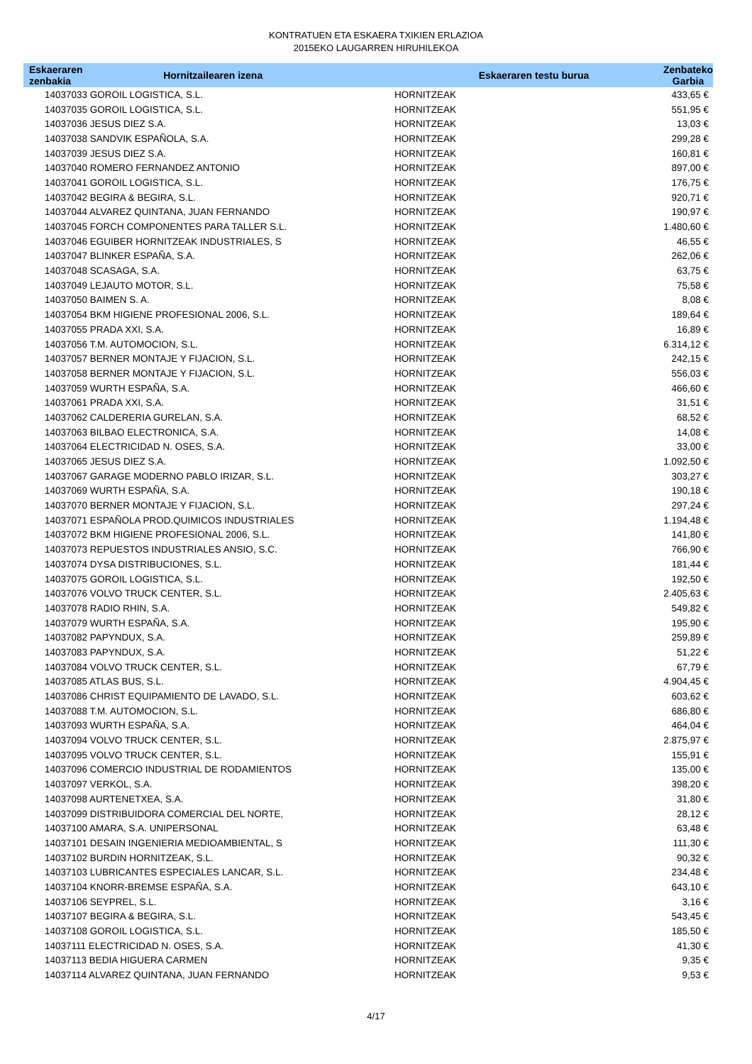KONTRATUEN ETA ESKAERA TXIKIEN ERLAZIOA
2015EKO LAUGARREN HIRUHILEKOA
| Eskaeraren zenbakia | Hornitzailearen izena | | Eskaeraren testu burua | Zenbateko Garbia |
| --- | --- | --- | --- | --- |
| 14037033 GOROIL LOGISTICA, S.L. | | HORNITZEAK | | 433,65 € |
| 14037035 GOROIL LOGISTICA, S.L. | | HORNITZEAK | | 551,95 € |
| 14037036 JESUS DIEZ S.A. | | HORNITZEAK | | 13,03 € |
| 14037038 SANDVIK ESPAÑOLA, S.A. | | HORNITZEAK | | 299,28 € |
| 14037039 JESUS DIEZ S.A. | | HORNITZEAK | | 160,81 € |
| 14037040 ROMERO FERNANDEZ ANTONIO | | HORNITZEAK | | 897,00 € |
| 14037041 GOROIL LOGISTICA, S.L. | | HORNITZEAK | | 176,75 € |
| 14037042 BEGIRA & BEGIRA, S.L. | | HORNITZEAK | | 920,71 € |
| 14037044 ALVAREZ QUINTANA, JUAN FERNANDO | | HORNITZEAK | | 190,97 € |
| 14037045 FORCH COMPONENTES PARA TALLER S.L. | | HORNITZEAK | | 1.480,60 € |
| 14037046 EGUIBER HORNITZEAK INDUSTRIALES, S | | HORNITZEAK | | 46,55 € |
| 14037047 BLINKER ESPAÑA, S.A. | | HORNITZEAK | | 262,06 € |
| 14037048 SCASAGA, S.A. | | HORNITZEAK | | 63,75 € |
| 14037049 LEJAUTO MOTOR, S.L. | | HORNITZEAK | | 75,58 € |
| 14037050 BAIMEN S. A. | | HORNITZEAK | | 8,08 € |
| 14037054 BKM HIGIENE PROFESIONAL 2006, S.L. | | HORNITZEAK | | 189,64 € |
| 14037055 PRADA XXI, S.A. | | HORNITZEAK | | 16,89 € |
| 14037056 T.M. AUTOMOCION, S.L. | | HORNITZEAK | | 6.314,12 € |
| 14037057 BERNER MONTAJE Y FIJACION, S.L. | | HORNITZEAK | | 242,15 € |
| 14037058 BERNER MONTAJE Y FIJACION, S.L. | | HORNITZEAK | | 556,03 € |
| 14037059 WURTH ESPAÑA, S.A. | | HORNITZEAK | | 466,60 € |
| 14037061 PRADA XXI, S.A. | | HORNITZEAK | | 31,51 € |
| 14037062 CALDERERIA GURELAN, S.A. | | HORNITZEAK | | 68,52 € |
| 14037063 BILBAO ELECTRONICA, S.A. | | HORNITZEAK | | 14,08 € |
| 14037064 ELECTRICIDAD N. OSES, S.A. | | HORNITZEAK | | 33,00 € |
| 14037065 JESUS DIEZ S.A. | | HORNITZEAK | | 1.092,50 € |
| 14037067 GARAGE MODERNO PABLO IRIZAR, S.L. | | HORNITZEAK | | 303,27 € |
| 14037069 WURTH ESPAÑA, S.A. | | HORNITZEAK | | 190,18 € |
| 14037070 BERNER MONTAJE Y FIJACION, S.L. | | HORNITZEAK | | 297,24 € |
| 14037071 ESPAÑOLA PROD.QUIMICOS INDUSTRIALES | | HORNITZEAK | | 1.194,48 € |
| 14037072 BKM HIGIENE PROFESIONAL 2006, S.L. | | HORNITZEAK | | 141,80 € |
| 14037073 REPUESTOS INDUSTRIALES ANSIO, S.C. | | HORNITZEAK | | 766,90 € |
| 14037074 DYSA DISTRIBUCIONES, S.L. | | HORNITZEAK | | 181,44 € |
| 14037075 GOROIL LOGISTICA, S.L. | | HORNITZEAK | | 192,50 € |
| 14037076 VOLVO TRUCK CENTER, S.L. | | HORNITZEAK | | 2.405,63 € |
| 14037078 RADIO RHIN, S.A. | | HORNITZEAK | | 549,82 € |
| 14037079 WURTH ESPAÑA, S.A. | | HORNITZEAK | | 195,90 € |
| 14037082 PAPYNDUX, S.A. | | HORNITZEAK | | 259,89 € |
| 14037083 PAPYNDUX, S.A. | | HORNITZEAK | | 51,22 € |
| 14037084 VOLVO TRUCK CENTER, S.L. | | HORNITZEAK | | 67,79 € |
| 14037085 ATLAS BUS, S.L. | | HORNITZEAK | | 4.904,45 € |
| 14037086 CHRIST EQUIPAMIENTO DE LAVADO, S.L. | | HORNITZEAK | | 603,62 € |
| 14037088 T.M. AUTOMOCION, S.L. | | HORNITZEAK | | 686,80 € |
| 14037093 WURTH ESPAÑA, S.A. | | HORNITZEAK | | 464,04 € |
| 14037094 VOLVO TRUCK CENTER, S.L. | | HORNITZEAK | | 2.875,97 € |
| 14037095 VOLVO TRUCK CENTER, S.L. | | HORNITZEAK | | 155,91 € |
| 14037096 COMERCIO INDUSTRIAL DE RODAMIENTOS | | HORNITZEAK | | 135,00 € |
| 14037097 VERKOL, S.A. | | HORNITZEAK | | 398,20 € |
| 14037098 AURTENETXEA, S.A. | | HORNITZEAK | | 31,80 € |
| 14037099 DISTRIBUIDORA COMERCIAL DEL NORTE, | | HORNITZEAK | | 28,12 € |
| 14037100 AMARA, S.A. UNIPERSONAL | | HORNITZEAK | | 63,48 € |
| 14037101 DESAIN INGENIERIA MEDIOAMBIENTAL, S | | HORNITZEAK | | 111,30 € |
| 14037102 BURDIN HORNITZEAK, S.L. | | HORNITZEAK | | 90,32 € |
| 14037103 LUBRICANTES ESPECIALES LANCAR, S.L. | | HORNITZEAK | | 234,48 € |
| 14037104 KNORR-BREMSE ESPAÑA, S.A. | | HORNITZEAK | | 643,10 € |
| 14037106 SEYPREL, S.L. | | HORNITZEAK | | 3,16 € |
| 14037107 BEGIRA & BEGIRA, S.L. | | HORNITZEAK | | 543,45 € |
| 14037108 GOROIL LOGISTICA, S.L. | | HORNITZEAK | | 185,50 € |
| 14037111 ELECTRICIDAD N. OSES, S.A. | | HORNITZEAK | | 41,30 € |
| 14037113 BEDIA HIGUERA CARMEN | | HORNITZEAK | | 9,35 € |
| 14037114 ALVAREZ QUINTANA, JUAN FERNANDO | | HORNITZEAK | | 9,53 € |
4/17